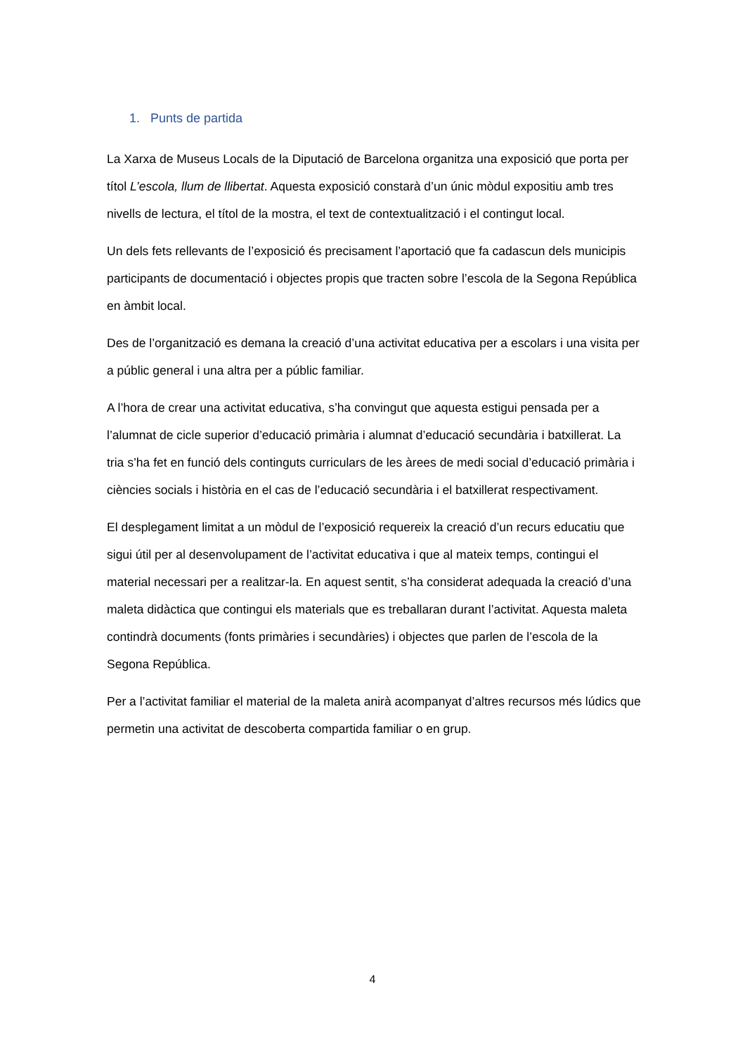1. Punts de partida
La Xarxa de Museus Locals de la Diputació de Barcelona organitza una exposició que porta per títol L’escola, llum de llibertat. Aquesta exposició constarà d’un únic mòdul expositiu amb tres nivells de lectura, el títol de la mostra, el text de contextualització i el contingut local.
Un dels fets rellevants de l’exposició és precisament l’aportació que fa cadascun dels municipis participants de documentació i objectes propis que tracten sobre l’escola de la Segona República en àmbit local.
Des de l’organització es demana la creació d’una activitat educativa per a escolars i una visita per a públic general i una altra per a públic familiar.
A l’hora de crear una activitat educativa, s’ha convingut que aquesta estigui pensada per a l’alumnat de cicle superior d’educació primària i alumnat d’educació secundària i batxillerat. La tria s’ha fet en funció dels continguts curriculars de les àrees de medi social d’educació primària i ciències socials i història en el cas de l’educació secundària i el batxillerat respectivament.
El desplegament limitat a un mòdul de l’exposició requereix la creació d’un recurs educatiu que sigui útil per al desenvolupament de l’activitat educativa i que al mateix temps, contingui el material necessari per a realitzar-la. En aquest sentit, s’ha considerat adequada la creació d’una maleta didàctica que contingui els materials que es treballaran durant l’activitat. Aquesta maleta contindrà documents (fonts primàries i secundàries) i objectes que parlen de l’escola de la Segona República.
Per a l’activitat familiar el material de la maleta anirà acompanyat d’altres recursos més lúdics que permetin una activitat de descoberta compartida familiar o en grup.
4